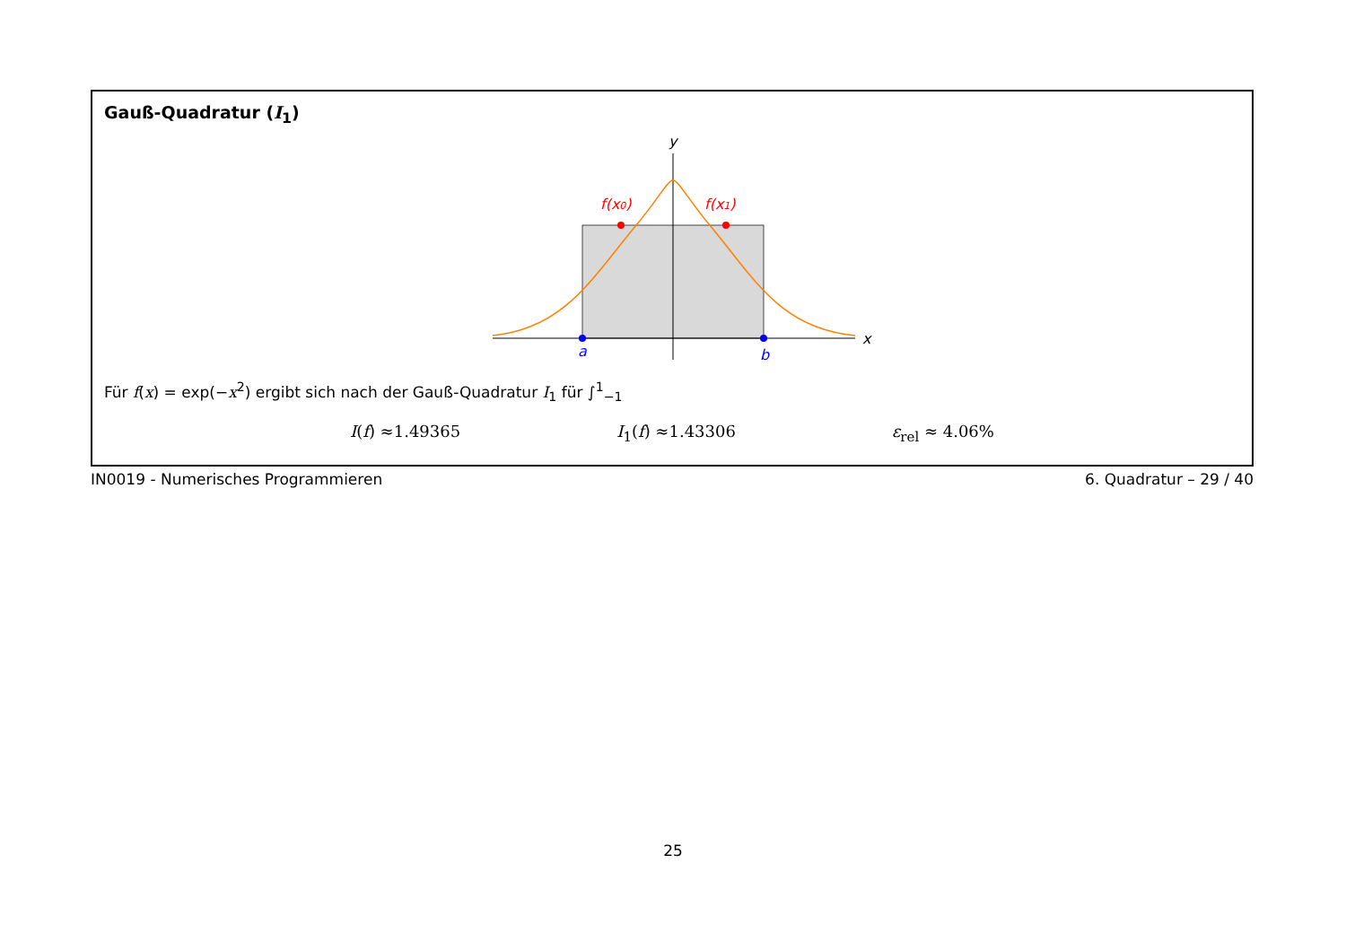Gauß-Quadratur (I<sub>1</sub>)
y
x
a
b
f(x0)
f(x1)
Für f(x) = exp(−x<sup>2</sup>) ergibt sich nach der Gauß-Quadratur I<sub>1</sub> für ∫<sup>1</sup><sub>−1</sub>
I(f) ≈1.49365 I<sub>1</sub>(f) ≈1.43306 ε<sub>rel</sub> ≈ 4.06%
IN0019 - Numerisches Programmieren 6. Quadratur – 29 / 40
25